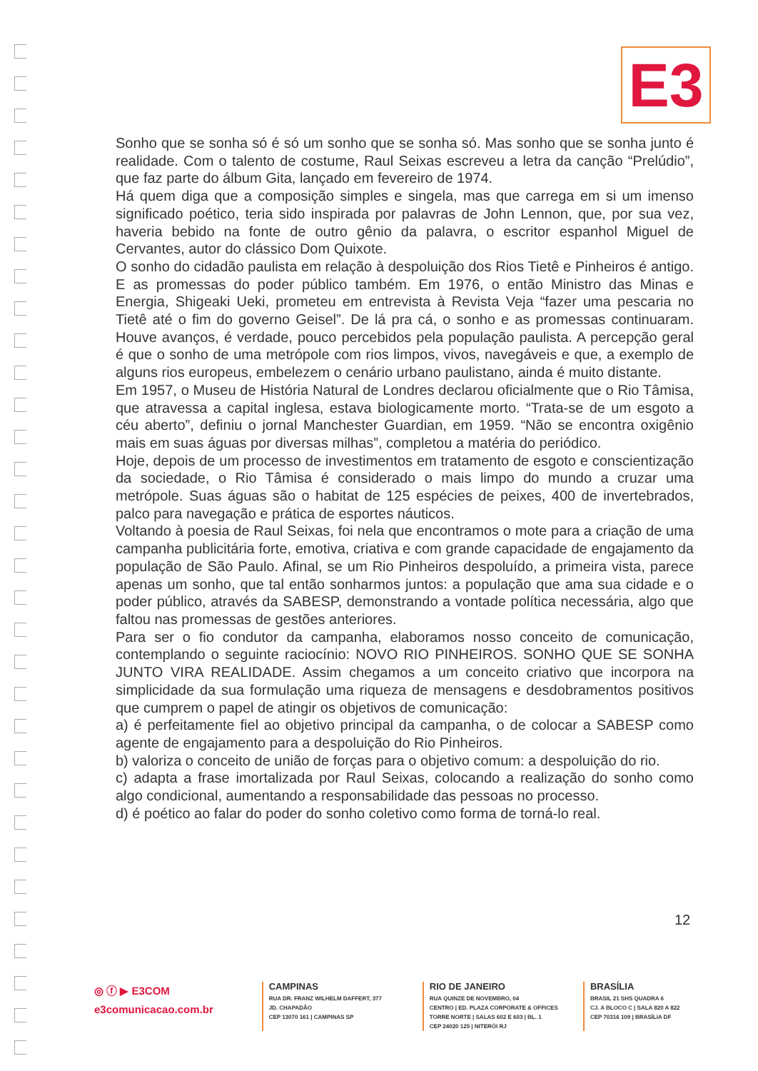E3
Sonho que se sonha só é só um sonho que se sonha só. Mas sonho que se sonha junto é realidade. Com o talento de costume, Raul Seixas escreveu a letra da canção “Prelúdio”, que faz parte do álbum Gita, lançado em fevereiro de 1974.
Há quem diga que a composição simples e singela, mas que carrega em si um imenso significado poético, teria sido inspirada por palavras de John Lennon, que, por sua vez, haveria bebido na fonte de outro gênio da palavra, o escritor espanhol Miguel de Cervantes, autor do clássico Dom Quixote.
O sonho do cidadão paulista em relação à despoluição dos Rios Tietê e Pinheiros é antigo. E as promessas do poder público também. Em 1976, o então Ministro das Minas e Energia, Shigeaki Ueki, prometeu em entrevista à Revista Veja “fazer uma pescaria no Tietê até o fim do governo Geisel”. De lá pra cá, o sonho e as promessas continuaram. Houve avanços, é verdade, pouco percebidos pela população paulista. A percepção geral é que o sonho de uma metrópole com rios limpos, vivos, navegáveis e que, a exemplo de alguns rios europeus, embelezem o cenário urbano paulistano, ainda é muito distante.
Em 1957, o Museu de História Natural de Londres declarou oficialmente que o Rio Tâmisa, que atravessa a capital inglesa, estava biologicamente morto. “Trata-se de um esgoto a céu aberto”, definiu o jornal Manchester Guardian, em 1959. “Não se encontra oxigênio mais em suas águas por diversas milhas”, completou a matéria do periódico.
Hoje, depois de um processo de investimentos em tratamento de esgoto e conscientização da sociedade, o Rio Tâmisa é considerado o mais limpo do mundo a cruzar uma metrópole. Suas águas são o habitat de 125 espécies de peixes, 400 de invertebrados, palco para navegação e prática de esportes náuticos.
Voltando à poesia de Raul Seixas, foi nela que encontramos o mote para a criação de uma campanha publicitária forte, emotiva, criativa e com grande capacidade de engajamento da população de São Paulo. Afinal, se um Rio Pinheiros despoluído, a primeira vista, parece apenas um sonho, que tal então sonharmos juntos: a população que ama sua cidade e o poder público, através da SABESP, demonstrando a vontade política necessária, algo que faltou nas promessas de gestões anteriores.
Para ser o fio condutor da campanha, elaboramos nosso conceito de comunicação, contemplando o seguinte raciocínio: NOVO RIO PINHEIROS. SONHO QUE SE SONHA JUNTO VIRA REALIDADE. Assim chegamos a um conceito criativo que incorpora na simplicidade da sua formulação uma riqueza de mensagens e desdobramentos positivos que cumprem o papel de atingir os objetivos de comunicação:
a) é perfeitamente fiel ao objetivo principal da campanha, o de colocar a SABESP como agente de engajamento para a despoluição do Rio Pinheiros.
b) valoriza o conceito de união de forças para o objetivo comum: a despoluição do rio.
c) adapta a frase imortalizada por Raul Seixas, colocando a realização do sonho como algo condicional, aumentando a responsabilidade das pessoas no processo.
d) é poético ao falar do poder do sonho coletivo como forma de torná-lo real.
12
◎ ⓕ ▶ E3COM
e3comunicacao.com.br
CAMPINAS
RUA DR. FRANZ WILHELM DAFFERT, 377
JD. CHAPADÃO
CEP 13070 161 | CAMPINAS SP
RIO DE JANEIRO
RUA QUINZE DE NOVEMBRO, 04
CENTRO | ED. PLAZA CORPORATE & OFFICES
TORRE NORTE | SALAS 602 E 603 | BL. 1
CEP 24020 125 | NITERÓI RJ
BRASÍLIA
BRASIL 21 SHS QUADRA 6
CJ. A BLOCO C | SALA 820 A 822
CEP 70316 109 | BRASÍLIA DF